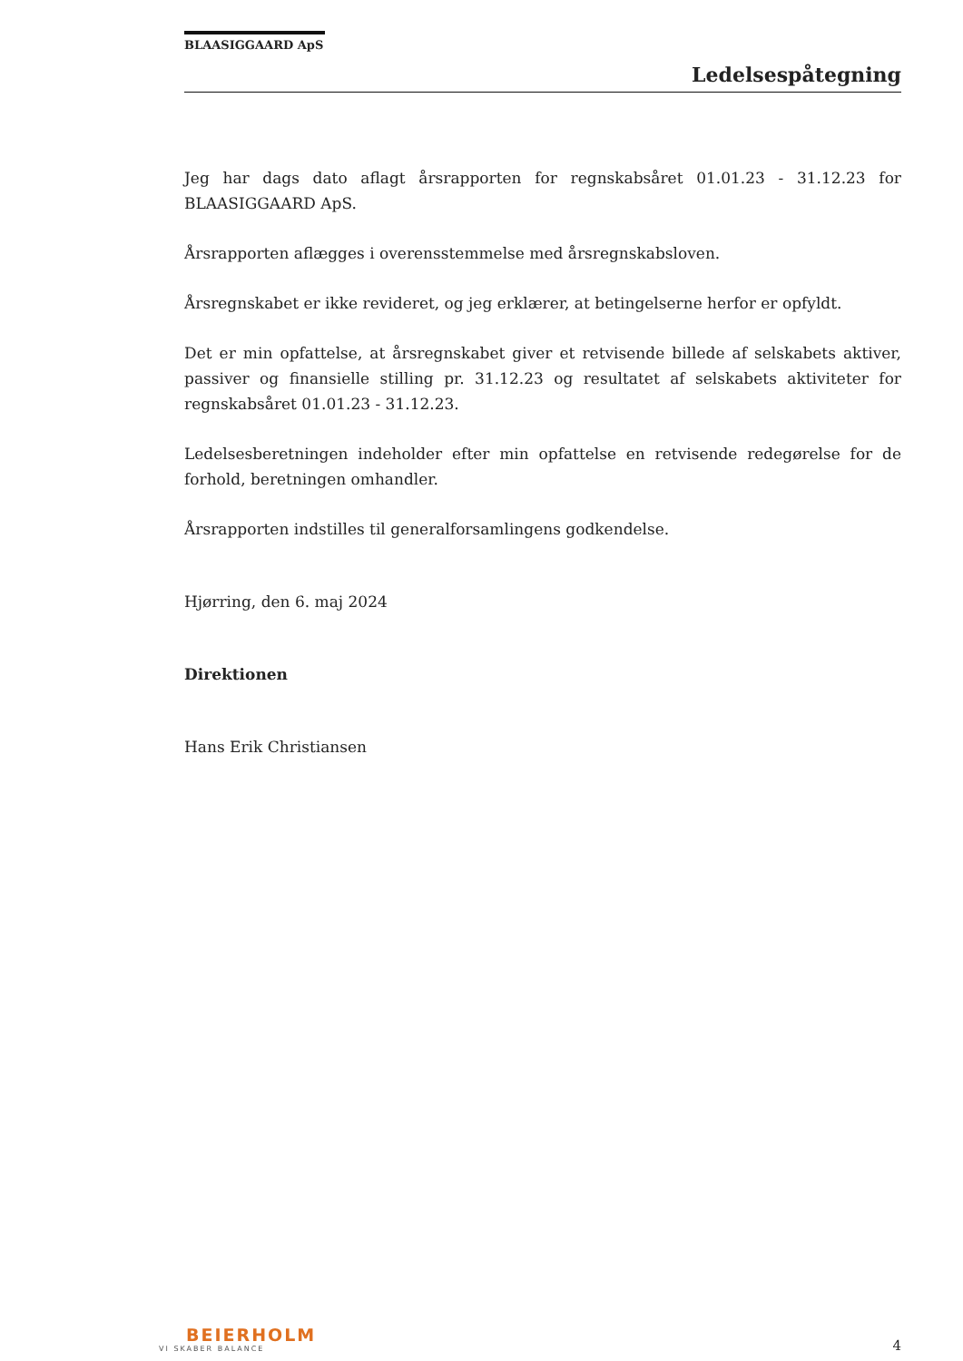BLAASIGGAARD ApS
Ledelsespåtegning
Jeg har dags dato aflagt årsrapporten for regnskabsåret 01.01.23 - 31.12.23 for BLAASIGGAARD ApS.
Årsrapporten aflægges i overensstemmelse med årsregnskabsloven.
Årsregnskabet er ikke revideret, og jeg erklærer, at betingelserne herfor er opfyldt.
Det er min opfattelse, at årsregnskabet giver et retvisende billede af selskabets aktiver, passiver og finansielle stilling pr. 31.12.23 og resultatet af selskabets aktiviteter for regnskabsåret 01.01.23 - 31.12.23.
Ledelsesberetningen indeholder efter min opfattelse en retvisende redegørelse for de forhold, beretningen omhandler.
Årsrapporten indstilles til generalforsamlingens godkendelse.
Hjørring, den 6. maj 2024
Direktionen
Hans Erik Christiansen
BEIERHOLM
VI SKABER BALANCE
4